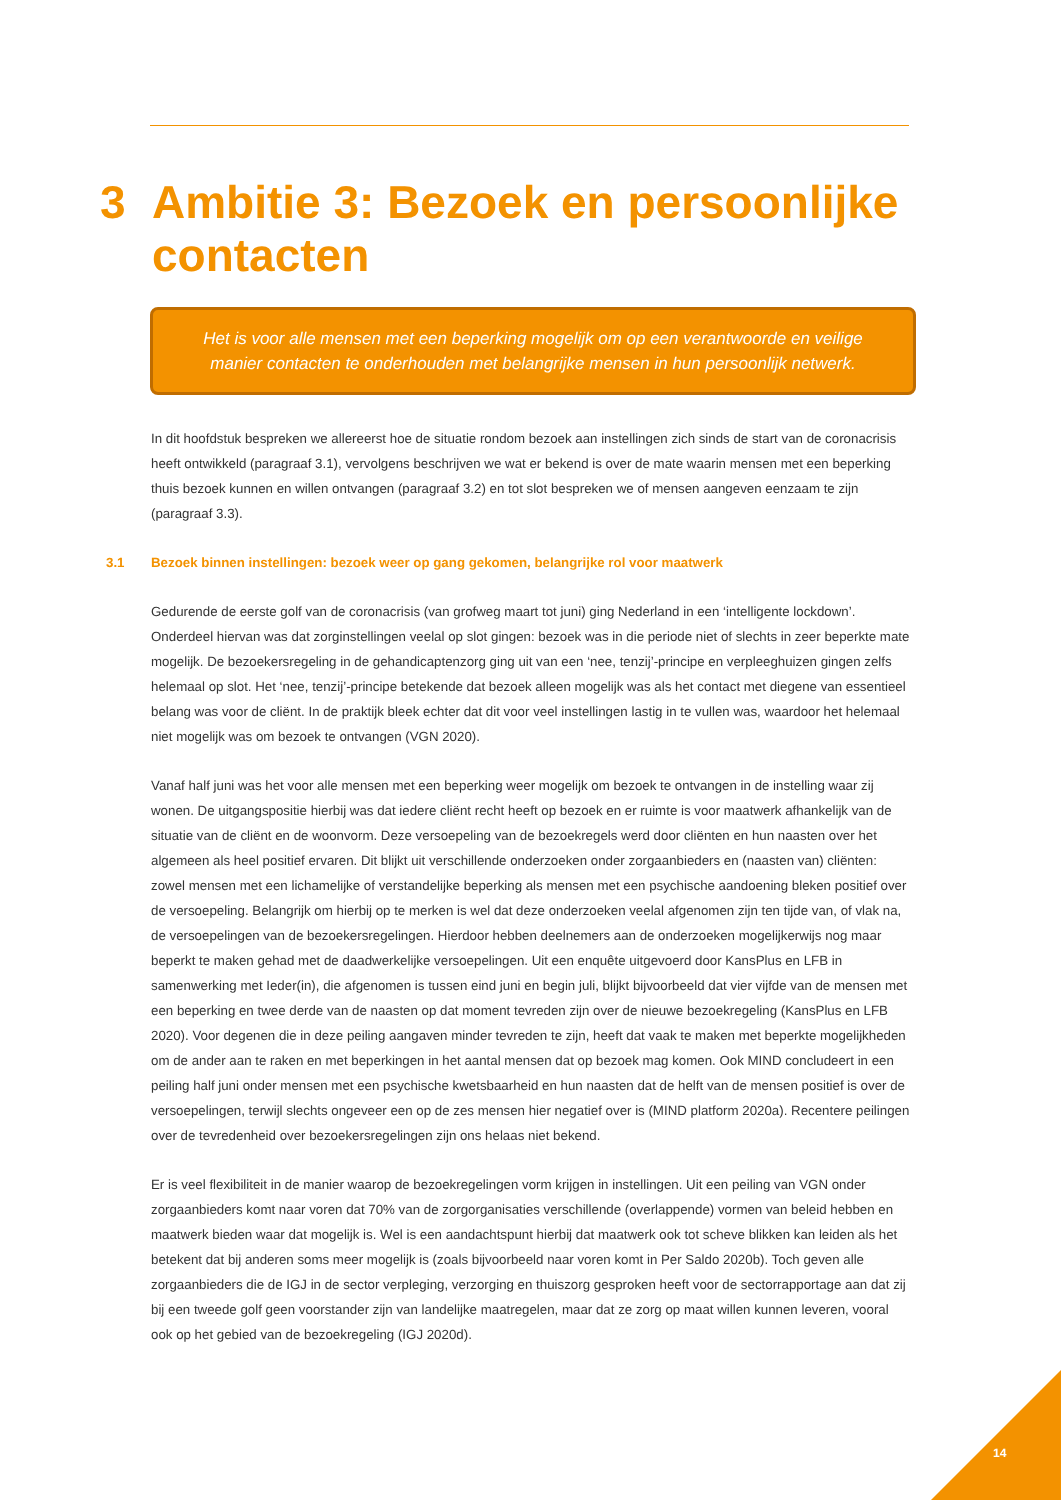3 Ambitie 3: Bezoek en persoonlijke
contacten
Het is voor alle mensen met een beperking mogelijk om op een verantwoorde en veilige
manier contacten te onderhouden met belangrijke mensen in hun persoonlijk netwerk.
In dit hoofdstuk bespreken we allereerst hoe de situatie rondom bezoek aan instellingen zich sinds de start van de coronacrisis heeft ontwikkeld (paragraaf 3.1), vervolgens beschrijven we wat er bekend is over de mate waarin mensen met een beperking thuis bezoek kunnen en willen ontvangen (paragraaf 3.2) en tot slot bespreken we of mensen aangeven eenzaam te zijn (paragraaf 3.3).
3.1 Bezoek binnen instellingen: bezoek weer op gang gekomen, belangrijke rol voor maatwerk
Gedurende de eerste golf van de coronacrisis (van grofweg maart tot juni) ging Nederland in een ‘intelligente lockdown’. Onderdeel hiervan was dat zorginstellingen veelal op slot gingen: bezoek was in die periode niet of slechts in zeer beperkte mate mogelijk. De bezoekersregeling in de gehandicaptenzorg ging uit van een ‘nee, tenzij’-principe en verpleeghuizen gingen zelfs helemaal op slot. Het ‘nee, tenzij’-principe betekende dat bezoek alleen mogelijk was als het contact met diegene van essentieel belang was voor de cliënt. In de praktijk bleek echter dat dit voor veel instellingen lastig in te vullen was, waardoor het helemaal niet mogelijk was om bezoek te ontvangen (VGN 2020).
Vanaf half juni was het voor alle mensen met een beperking weer mogelijk om bezoek te ontvangen in de instelling waar zij wonen. De uitgangspositie hierbij was dat iedere cliënt recht heeft op bezoek en er ruimte is voor maatwerk afhankelijk van de situatie van de cliënt en de woonvorm. Deze versoepeling van de bezoekregels werd door cliënten en hun naasten over het algemeen als heel positief ervaren. Dit blijkt uit verschillende onderzoeken onder zorgaanbieders en (naasten van) cliënten: zowel mensen met een lichamelijke of verstandelijke beperking als mensen met een psychische aandoening bleken positief over de versoepeling. Belangrijk om hierbij op te merken is wel dat deze onderzoeken veelal afgenomen zijn ten tijde van, of vlak na, de versoepelingen van de bezoekersregelingen. Hierdoor hebben deelnemers aan de onderzoeken mogelijkerwijs nog maar beperkt te maken gehad met de daadwerkelijke versoepelingen. Uit een enquête uitgevoerd door KansPlus en LFB in samenwerking met Ieder(in), die afgenomen is tussen eind juni en begin juli, blijkt bijvoorbeeld dat vier vijfde van de mensen met een beperking en twee derde van de naasten op dat moment tevreden zijn over de nieuwe bezoekregeling (KansPlus en LFB 2020). Voor degenen die in deze peiling aangaven minder tevreden te zijn, heeft dat vaak te maken met beperkte mogelijkheden om de ander aan te raken en met beperkingen in het aantal mensen dat op bezoek mag komen. Ook MIND concludeert in een peiling half juni onder mensen met een psychische kwetsbaarheid en hun naasten dat de helft van de mensen positief is over de versoepelingen, terwijl slechts ongeveer een op de zes mensen hier negatief over is (MIND platform 2020a). Recentere peilingen over de tevredenheid over bezoekersregelingen zijn ons helaas niet bekend.
Er is veel flexibiliteit in de manier waarop de bezoekregelingen vorm krijgen in instellingen. Uit een peiling van VGN onder zorgaanbieders komt naar voren dat 70% van de zorgorganisaties verschillende (overlappende) vormen van beleid hebben en maatwerk bieden waar dat mogelijk is. Wel is een aandachtspunt hierbij dat maatwerk ook tot scheve blikken kan leiden als het betekent dat bij anderen soms meer mogelijk is (zoals bijvoorbeeld naar voren komt in Per Saldo 2020b). Toch geven alle zorgaanbieders die de IGJ in de sector verpleging, verzorging en thuiszorg gesproken heeft voor de sectorrapportage aan dat zij bij een tweede golf geen voorstander zijn van landelijke maatregelen, maar dat ze zorg op maat willen kunnen leveren, vooral ook op het gebied van de bezoekregeling (IGJ 2020d).
14